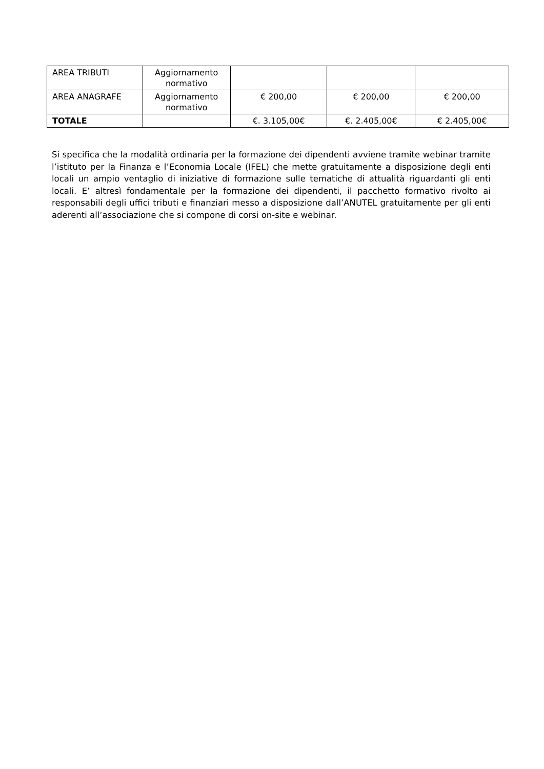| AREA TRIBUTI | Aggiornamento normativo | | | |
| AREA ANAGRAFE | Aggiornamento normativo | € 200,00 | € 200,00 | € 200,00 |
| TOTALE | | €. 3.105,00€ | €. 2.405,00€ | € 2.405,00€ |
Si specifica che la modalità ordinaria per la formazione dei dipendenti avviene tramite webinar tramite l’istituto per la Finanza e l’Economia Locale (IFEL) che mette gratuitamente a disposizione degli enti locali un ampio ventaglio di iniziative di formazione sulle tematiche di attualità riguardanti gli enti locali. E’ altresì fondamentale per la formazione dei dipendenti, il pacchetto formativo rivolto ai responsabili degli uffici tributi e finanziari messo a disposizione dall’ANUTEL gratuitamente per gli enti aderenti all’associazione che si compone di corsi on-site e webinar.